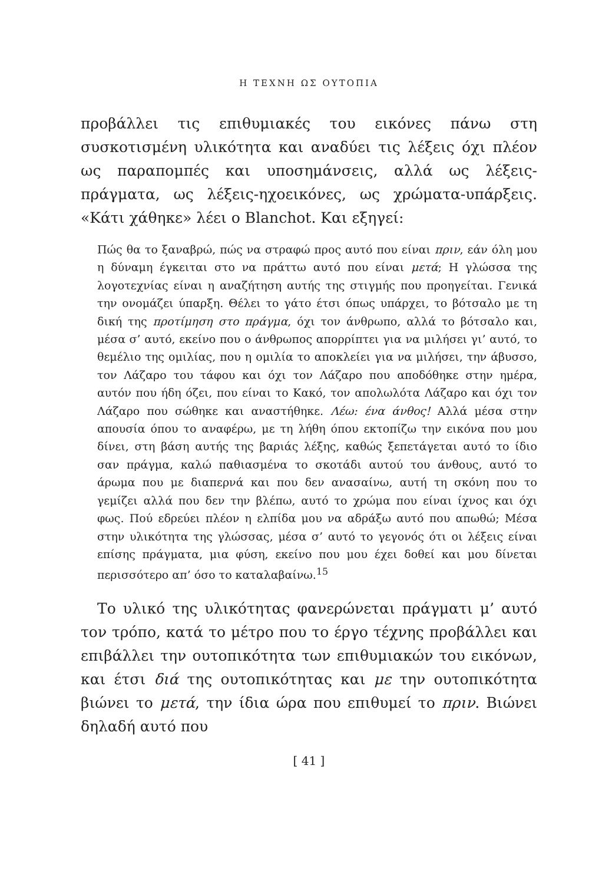Η ΤΕΧΝΗ ΩΣ ΟΥΤΟΠΙΑ
προβάλλει τις επιθυμιακές του εικόνες πάνω στη συσκοτισμένη υλικότητα και αναδύει τις λέξεις όχι πλέον ως παραπομπές και υποσημάνσεις, αλλά ως λέξεις-πράγματα, ως λέξεις-ηχοεικόνες, ως χρώματα-υπάρξεις. «Κάτι χάθηκε» λέει ο Blanchot. Και εξηγεί:
Πώς θα το ξαναβρώ, πώς να στραφώ προς αυτό που είναι πριν, εάν όλη μου η δύναμη έγκειται στο να πράττω αυτό που είναι μετά; Η γλώσσα της λογοτεχνίας είναι η αναζήτηση αυτής της στιγμής που προηγείται. Γενικά την ονομάζει ύπαρξη. Θέλει το γάτο έτσι όπως υπάρχει, το βότσαλο με τη δική της προτίμηση στο πράγμα, όχι τον άνθρωπο, αλλά το βότσαλο και, μέσα σ’ αυτό, εκείνο που ο άνθρωπος απορρίπτει για να μιλήσει γι’ αυτό, το θεμέλιο της ομιλίας, που η ομιλία το αποκλείει για να μιλήσει, την άβυσσο, τον Λάζαρο του τάφου και όχι τον Λάζαρο που αποδόθηκε στην ημέρα, αυτόν που ήδη όζει, που είναι το Κακό, τον απολωλότα Λάζαρο και όχι τον Λάζαρο που σώθηκε και αναστήθηκε. Λέω: ένα άνθος! Αλλά μέσα στην απουσία όπου το αναφέρω, με τη λήθη όπου εκτοπίζω την εικόνα που μου δίνει, στη βάση αυτής της βαριάς λέξης, καθώς ξεπετάγεται αυτό το ίδιο σαν πράγμα, καλώ παθιασμένα το σκοτάδι αυτού του άνθους, αυτό το άρωμα που με διαπερνά και που δεν ανασαίνω, αυτή τη σκόνη που το γεμίζει αλλά που δεν την βλέπω, αυτό το χρώμα που είναι ίχνος και όχι φως. Πού εδρεύει πλέον η ελπίδα μου να αδράξω αυτό που απωθώ; Μέσα στην υλικότητα της γλώσσας, μέσα σ’ αυτό το γεγονός ότι οι λέξεις είναι επίσης πράγματα, μια φύση, εκείνο που μου έχει δοθεί και μου δίνεται περισσότερο απ’ όσο το καταλαβαίνω.<sup>15</sup>
Το υλικό της υλικότητας φανερώνεται πράγματι μ’ αυτό τον τρόπο, κατά το μέτρο που το έργο τέχνης προβάλλει και επιβάλλει την ουτοπικότητα των επιθυμιακών του εικόνων, και έτσι διά της ουτοπικότητας και με την ουτοπικότητα βιώνει το μετά, την ίδια ώρα που επιθυμεί το πριν. Βιώνει δηλαδή αυτό που
[ 41 ]